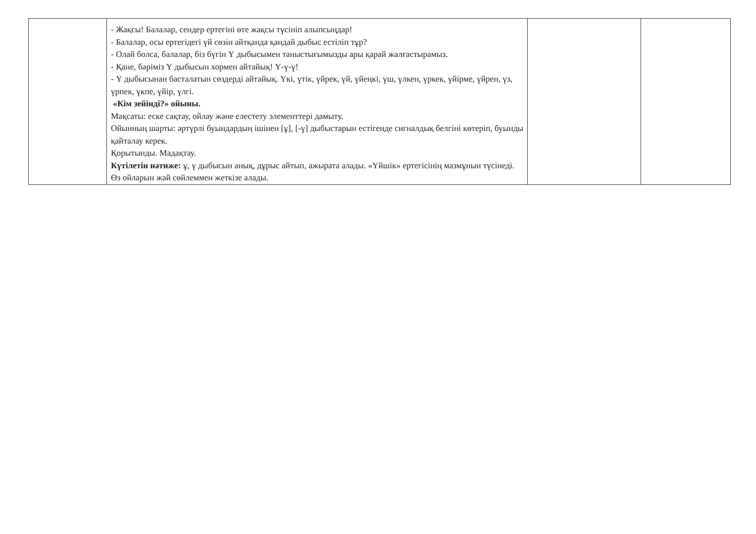| | - Жақсы! Балалар, сендер ертегіні өте жақсы түсініп алыпсыңдар! - Балалар, осы ертегідегі үй сөзін айтқанда қандай дыбыс естіліп тұр? - Олай болса, балалар, біз бүгін Ү дыбысымен таныстығымызды ары қарай жалғастырамыз. - Қане, бәріміз Ү дыбысын хормен айтайық! Ү-ү-ү! - Ү дыбысынан басталатын сөздерді айтайық. Үкі, үтік, үйрек, үй, үйеңкі, үш, үлкен, үркек, үйірме, үйрен, үз, үрпек, үкпе, үйір, үлгі. «Кім зейінді?» ойыны. Мақсаты: еске сақтау, ойлау және елестету элементтері дамыту. Ойынның шарты: әртүрлі буындардың ішінен [ұ], [-ү] дыбыстарын естігенде сигналдық белгіні көтеріп, буынды қайталау керек. Қорытынды. Мадақтау. Күтілетін нәтиже: ұ, ү дыбысын анық, дұрыс айтып, ажырата алады. «Үйшік» ертегісінің мазмұнын түсінеді. Өз ойларын жай сөйлеммен жеткізе алады. | | |